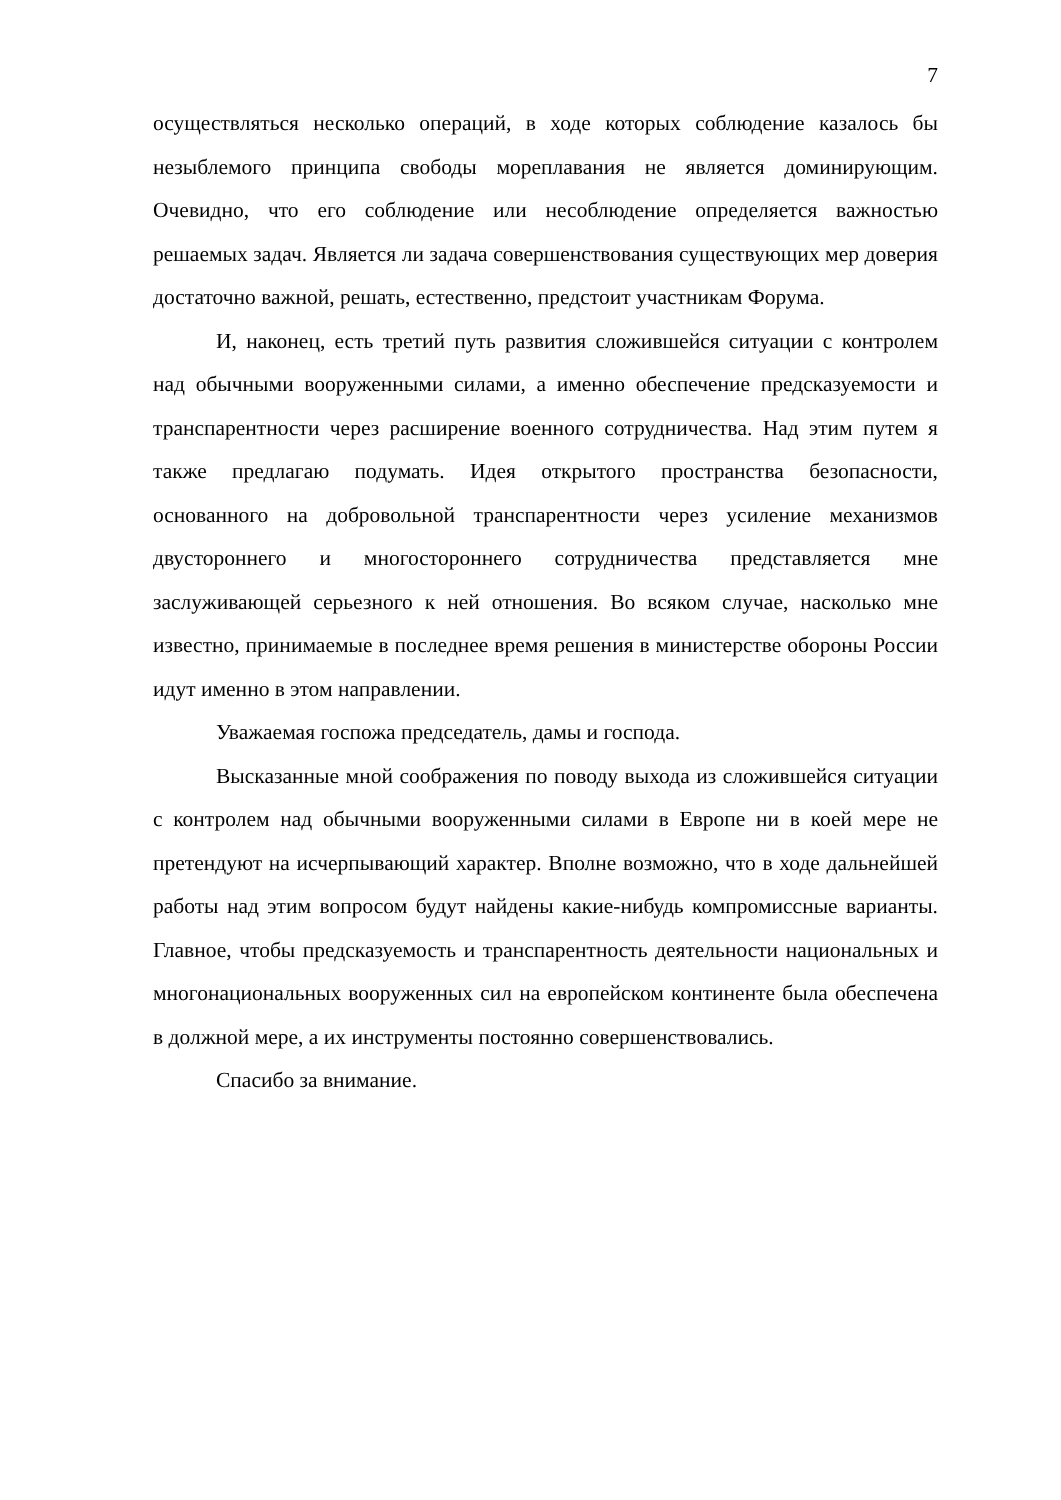7
осуществляться несколько операций, в ходе которых соблюдение казалось бы незыблемого принципа свободы мореплавания не является доминирующим. Очевидно, что его соблюдение или несоблюдение определяется важностью решаемых задач. Является ли задача совершенствования существующих мер доверия достаточно важной, решать, естественно, предстоит участникам Форума.
И, наконец, есть третий путь развития сложившейся ситуации с контролем над обычными вооруженными силами, а именно обеспечение предсказуемости и транспарентности через расширение военного сотрудничества. Над этим путем я также предлагаю подумать. Идея открытого пространства безопасности, основанного на добровольной транспарентности через усиление механизмов двустороннего и многостороннего сотрудничества представляется мне заслуживающей серьезного к ней отношения. Во всяком случае, насколько мне известно, принимаемые в последнее время решения в министерстве обороны России идут именно в этом направлении.
Уважаемая госпожа председатель, дамы и господа.
Высказанные мной соображения по поводу выхода из сложившейся ситуации с контролем над обычными вооруженными силами в Европе ни в коей мере не претендуют на исчерпывающий характер. Вполне возможно, что в ходе дальнейшей работы над этим вопросом будут найдены какие-нибудь компромиссные варианты. Главное, чтобы предсказуемость и транспарентность деятельности национальных и многонациональных вооруженных сил на европейском континенте была обеспечена в должной мере, а их инструменты постоянно совершенствовались.
Спасибо за внимание.